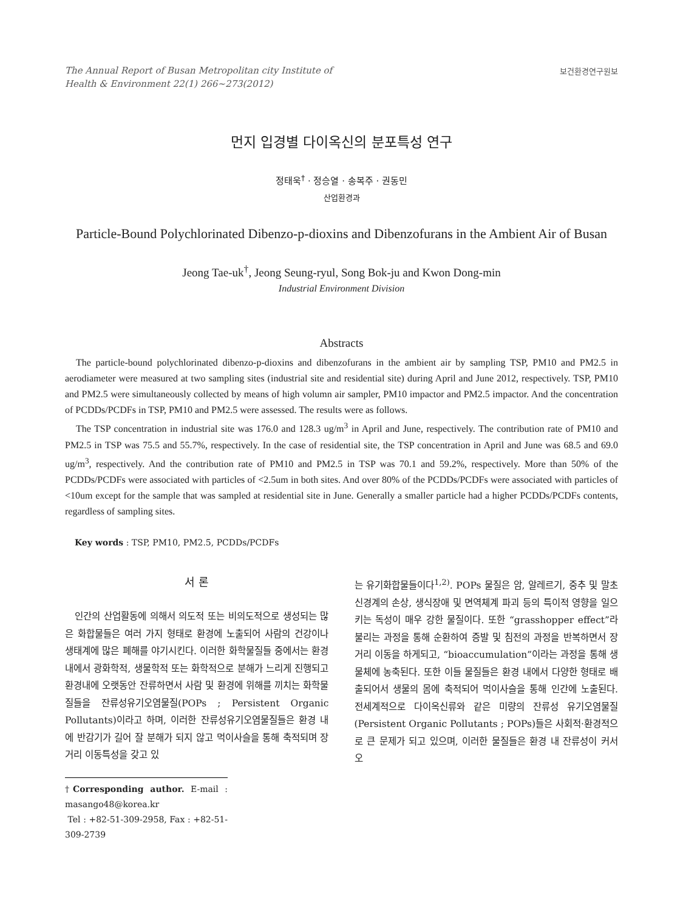The Annual Report of Busan Metropolitan city Institute of
Health & Environment 22(1) 266~273(2012)
보건환경연구원보
먼지 입경별 다이옥신의 분포특성 연구
정태욱<sup>†</sup> · 정승열 · 송복주 · 권동민
산업환경과
Particle-Bound Polychlorinated Dibenzo-p-dioxins and Dibenzofurans in the Ambient Air of Busan
Jeong Tae-uk<sup>†</sup>, Jeong Seung-ryul, Song Bok-ju and Kwon Dong-min
Industrial Environment Division
Abstracts
The particle-bound polychlorinated dibenzo-p-dioxins and dibenzofurans in the ambient air by sampling TSP, PM10 and PM2.5 in aerodiameter were measured at two sampling sites (industrial site and residential site) during April and June 2012, respectively. TSP, PM10 and PM2.5 were simultaneously collected by means of high volumn air sampler, PM10 impactor and PM2.5 impactor. And the concentration of PCDDs/PCDFs in TSP, PM10 and PM2.5 were assessed. The results were as follows.
The TSP concentration in industrial site was 176.0 and 128.3 ug/m<sup>3</sup> in April and June, respectively. The contribution rate of PM10 and PM2.5 in TSP was 75.5 and 55.7%, respectively. In the case of residential site, the TSP concentration in April and June was 68.5 and 69.0 ug/m<sup>3</sup>, respectively. And the contribution rate of PM10 and PM2.5 in TSP was 70.1 and 59.2%, respectively. More than 50% of the PCDDs/PCDFs were associated with particles of <2.5um in both sites. And over 80% of the PCDDs/PCDFs were associated with particles of <10um except for the sample that was sampled at residential site in June. Generally a smaller particle had a higher PCDDs/PCDFs contents, regardless of sampling sites.
Key words : TSP, PM10, PM2.5, PCDDs/PCDFs
서 론
인간의 산업활동에 의해서 의도적 또는 비의도적으로 생성되는 많은 화합물들은 여러 가지 형태로 환경에 노출되어 사람의 건강이나 생태계에 많은 폐해를 야기시킨다. 이러한 화학물질들 중에서는 환경 내에서 광화학적, 생물학적 또는 화학적으로 분해가 느리게 진행되고 환경내에 오랫동안 잔류하면서 사람 및 환경에 위해를 끼치는 화학물질들을 잔류성유기오염물질(POPs ; Persistent Organic Pollutants)이라고 하며, 이러한 잔류성유기오염물질들은 환경 내에 반감기가 길어 잘 분해가 되지 않고 먹이사슬을 통해 축적되며 장거리 이동특성을 갖고 있
†Corresponding author. E-mail : masango48@korea.kr
Tel : +82-51-309-2958, Fax : +82-51-309-2739
는 유기화합물들이다<sup>1,2)</sup>. POPs 물질은 암, 알레르기, 중추 및 말초신경계의 손상, 생식장애 및 면역체계 파괴 등의 특이적 영향을 일으키는 독성이 매우 강한 물질이다. 또한 “grasshopper effect”라 불리는 과정을 통해 순환하여 증발 및 침전의 과정을 반복하면서 장거리 이동을 하게되고, “bioaccumulation”이라는 과정을 통해 생물체에 농축된다. 또한 이들 물질들은 환경 내에서 다양한 형태로 배출되어서 생물의 몸에 축적되어 먹이사슬을 통해 인간에 노출된다. 전세계적으로 다이옥신류와 같은 미량의 잔류성 유기오염물질(Persistent Organic Pollutants ; POPs)들은 사회적·환경적으로 큰 문제가 되고 있으며, 이러한 물질들은 환경 내 잔류성이 커서 오